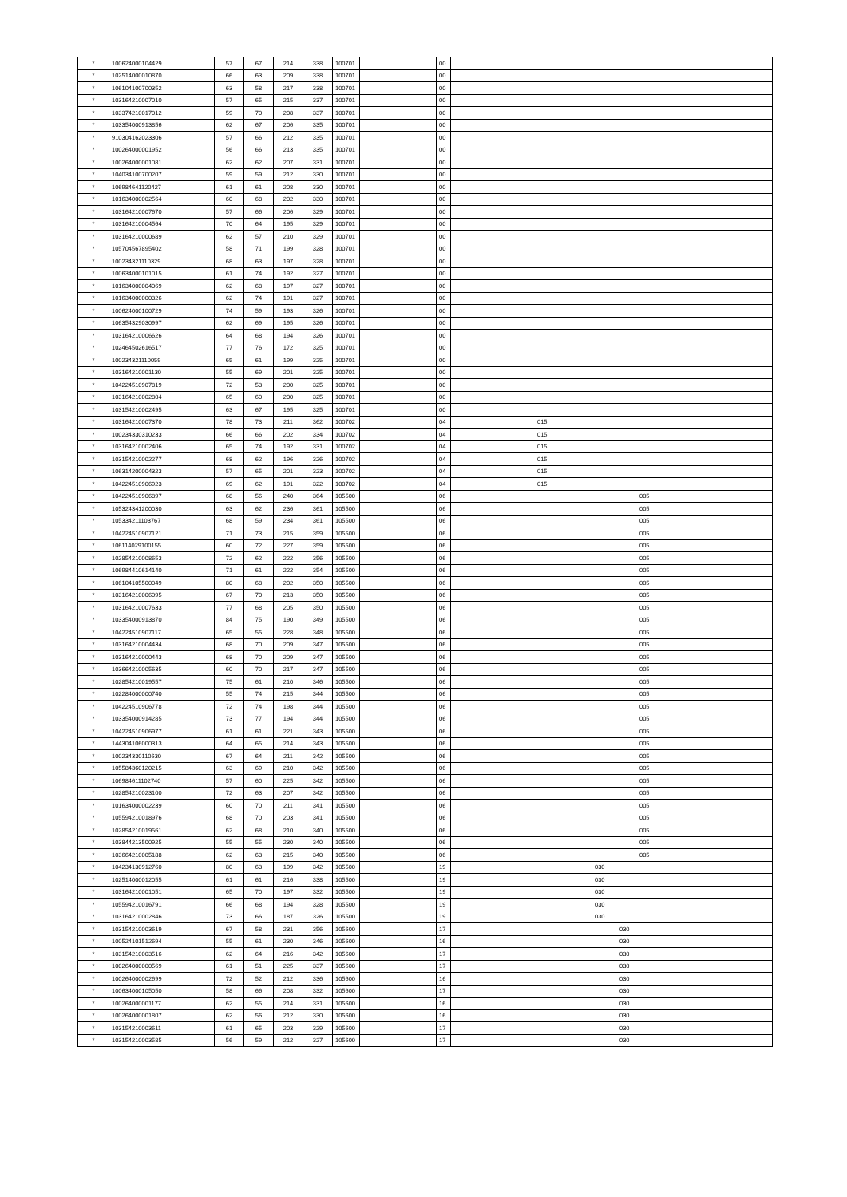| * | 100624000104429 | | 57 | 67 | 214 | 338 | 100701 | | 00 | |
| * | 102514000010870 | | 66 | 63 | 209 | 338 | 100701 | | 00 | |
| * | 106104100700352 | | 63 | 58 | 217 | 338 | 100701 | | 00 | |
| * | 103164210007010 | | 57 | 65 | 215 | 337 | 100701 | | 00 | |
| * | 103374210017012 | | 59 | 70 | 208 | 337 | 100701 | | 00 | |
| * | 103354000913856 | | 62 | 67 | 206 | 335 | 100701 | | 00 | |
| * | 910304162023306 | | 57 | 66 | 212 | 335 | 100701 | | 00 | |
| * | 100264000001952 | | 56 | 66 | 213 | 335 | 100701 | | 00 | |
| * | 100264000001081 | | 62 | 62 | 207 | 331 | 100701 | | 00 | |
| * | 104034100700207 | | 59 | 59 | 212 | 330 | 100701 | | 00 | |
| * | 106984641120427 | | 61 | 61 | 208 | 330 | 100701 | | 00 | |
| * | 101634000002564 | | 60 | 68 | 202 | 330 | 100701 | | 00 | |
| * | 103164210007670 | | 57 | 66 | 206 | 329 | 100701 | | 00 | |
| * | 103164210004564 | | 70 | 64 | 195 | 329 | 100701 | | 00 | |
| * | 103164210000689 | | 62 | 57 | 210 | 329 | 100701 | | 00 | |
| * | 105704567895402 | | 58 | 71 | 199 | 328 | 100701 | | 00 | |
| * | 100234321110329 | | 68 | 63 | 197 | 328 | 100701 | | 00 | |
| * | 100634000101015 | | 61 | 74 | 192 | 327 | 100701 | | 00 | |
| * | 101634000004069 | | 62 | 68 | 197 | 327 | 100701 | | 00 | |
| * | 101634000000326 | | 62 | 74 | 191 | 327 | 100701 | | 00 | |
| * | 100624000100729 | | 74 | 59 | 193 | 326 | 100701 | | 00 | |
| * | 106354329030997 | | 62 | 69 | 195 | 326 | 100701 | | 00 | |
| * | 103164210006626 | | 64 | 68 | 194 | 326 | 100701 | | 00 | |
| * | 102464502616517 | | 77 | 76 | 172 | 325 | 100701 | | 00 | |
| * | 100234321110059 | | 65 | 61 | 199 | 325 | 100701 | | 00 | |
| * | 103164210001130 | | 55 | 69 | 201 | 325 | 100701 | | 00 | |
| * | 104224510907819 | | 72 | 53 | 200 | 325 | 100701 | | 00 | |
| * | 103164210002804 | | 65 | 60 | 200 | 325 | 100701 | | 00 | |
| * | 103154210002495 | | 63 | 67 | 195 | 325 | 100701 | | 00 | |
| * | 103164210007370 | | 78 | 73 | 211 | 362 | 100702 | | 04 | 015 |
| * | 100234330310233 | | 66 | 66 | 202 | 334 | 100702 | | 04 | 015 |
| * | 103164210002406 | | 65 | 74 | 192 | 331 | 100702 | | 04 | 015 |
| * | 103154210002277 | | 68 | 62 | 196 | 326 | 100702 | | 04 | 015 |
| * | 106314200004323 | | 57 | 65 | 201 | 323 | 100702 | | 04 | 015 |
| * | 104224510906923 | | 69 | 62 | 191 | 322 | 100702 | | 04 | 015 |
| * | 104224510906897 | | 68 | 56 | 240 | 364 | 105500 | | 06 | 005 |
| * | 105324341200030 | | 63 | 62 | 236 | 361 | 105500 | | 06 | 005 |
| * | 105334211103767 | | 68 | 59 | 234 | 361 | 105500 | | 06 | 005 |
| * | 104224510907121 | | 71 | 73 | 215 | 359 | 105500 | | 06 | 005 |
| * | 106114029100155 | | 60 | 72 | 227 | 359 | 105500 | | 06 | 005 |
| * | 102854210008653 | | 72 | 62 | 222 | 356 | 105500 | | 06 | 005 |
| * | 106984410614140 | | 71 | 61 | 222 | 354 | 105500 | | 06 | 005 |
| * | 106104105500049 | | 80 | 68 | 202 | 350 | 105500 | | 06 | 005 |
| * | 103164210006095 | | 67 | 70 | 213 | 350 | 105500 | | 06 | 005 |
| * | 103164210007633 | | 77 | 68 | 205 | 350 | 105500 | | 06 | 005 |
| * | 103354000913870 | | 84 | 75 | 190 | 349 | 105500 | | 06 | 005 |
| * | 104224510907117 | | 65 | 55 | 228 | 348 | 105500 | | 06 | 005 |
| * | 103164210004434 | | 68 | 70 | 209 | 347 | 105500 | | 06 | 005 |
| * | 103164210000443 | | 68 | 70 | 209 | 347 | 105500 | | 06 | 005 |
| * | 103664210005635 | | 60 | 70 | 217 | 347 | 105500 | | 06 | 005 |
| * | 102854210019557 | | 75 | 61 | 210 | 346 | 105500 | | 06 | 005 |
| * | 102284000000740 | | 55 | 74 | 215 | 344 | 105500 | | 06 | 005 |
| * | 104224510906778 | | 72 | 74 | 198 | 344 | 105500 | | 06 | 005 |
| * | 103354000914285 | | 73 | 77 | 194 | 344 | 105500 | | 06 | 005 |
| * | 104224510906977 | | 61 | 61 | 221 | 343 | 105500 | | 06 | 005 |
| * | 144304106000313 | | 64 | 65 | 214 | 343 | 105500 | | 06 | 005 |
| * | 100234330110630 | | 67 | 64 | 211 | 342 | 105500 | | 06 | 005 |
| * | 105584360120215 | | 63 | 69 | 210 | 342 | 105500 | | 06 | 005 |
| * | 106984611102740 | | 57 | 60 | 225 | 342 | 105500 | | 06 | 005 |
| * | 102854210023100 | | 72 | 63 | 207 | 342 | 105500 | | 06 | 005 |
| * | 101634000002239 | | 60 | 70 | 211 | 341 | 105500 | | 06 | 005 |
| * | 105594210018976 | | 68 | 70 | 203 | 341 | 105500 | | 06 | 005 |
| * | 102854210019561 | | 62 | 68 | 210 | 340 | 105500 | | 06 | 005 |
| * | 103844213500925 | | 55 | 55 | 230 | 340 | 105500 | | 06 | 005 |
| * | 103664210005188 | | 62 | 63 | 215 | 340 | 105500 | | 06 | 005 |
| * | 104234130912760 | | 80 | 63 | 199 | 342 | 105500 | | 19 | 030 |
| * | 102514000012055 | | 61 | 61 | 216 | 338 | 105500 | | 19 | 030 |
| * | 103164210001051 | | 65 | 70 | 197 | 332 | 105500 | | 19 | 030 |
| * | 105594210016791 | | 66 | 68 | 194 | 328 | 105500 | | 19 | 030 |
| * | 103164210002846 | | 73 | 66 | 187 | 326 | 105500 | | 19 | 030 |
| * | 103154210003619 | | 67 | 58 | 231 | 356 | 105600 | | 17 | 030 |
| * | 100524101512694 | | 55 | 61 | 230 | 346 | 105600 | | 16 | 030 |
| * | 103154210003516 | | 62 | 64 | 216 | 342 | 105600 | | 17 | 030 |
| * | 100264000000569 | | 61 | 51 | 225 | 337 | 105600 | | 17 | 030 |
| * | 100264000002699 | | 72 | 52 | 212 | 336 | 105600 | | 16 | 030 |
| * | 100634000105050 | | 58 | 66 | 208 | 332 | 105600 | | 17 | 030 |
| * | 100264000001177 | | 62 | 55 | 214 | 331 | 105600 | | 16 | 030 |
| * | 100264000001807 | | 62 | 56 | 212 | 330 | 105600 | | 16 | 030 |
| * | 103154210003611 | | 61 | 65 | 203 | 329 | 105600 | | 17 | 030 |
| * | 103154210003585 | | 56 | 59 | 212 | 327 | 105600 | | 17 | 030 |